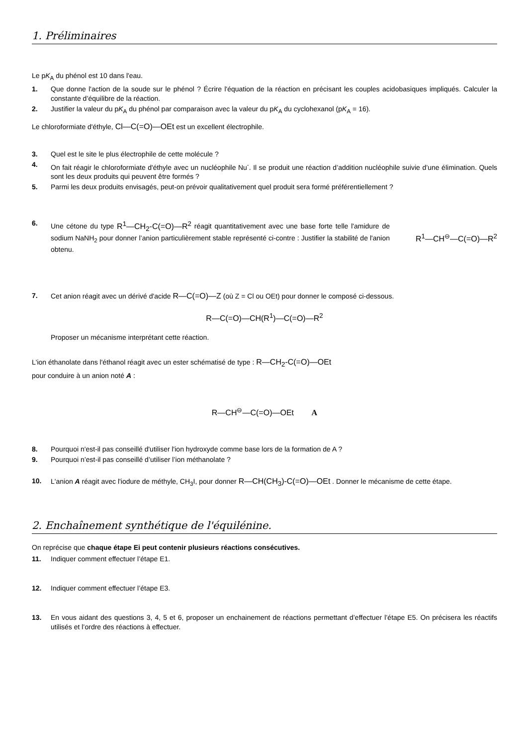1. Préliminaires
Le pK<sub>A</sub> du phénol est 10 dans l'eau.
1. Que donne l'action de la soude sur le phénol ? Écrire l'équation de la réaction en précisant les couples acidobasiques impliqués. Calculer la constante d’équilibre de la réaction.
2. Justifier la valeur du pK<sub>A</sub> du phénol par comparaison avec la valeur du pK<sub>A</sub> du cyclohexanol (pK<sub>A</sub> = 16).
Le chloroformiate d'éthyle, Cl—C(=O)—OEt est un excellent électrophile.
3. Quel est le site le plus électrophile de cette molécule ?
4. On fait réagir le chloroformiate d'éthyle avec un nucléophile Nu<sup>-</sup>. Il se produit une réaction d’addition nucléophile suivie d’une élimination. Quels sont les deux produits qui peuvent être formés ?
5. Parmi les deux produits envisagés, peut-on prévoir qualitativement quel produit sera formé préférentiellement ?
6. Une cétone du type R<sup>1</sup>—CH<sub>2</sub>-C(=O)—R<sup>2</sup> réagit quantitativement avec une base forte telle l'amidure de sodium NaNH<sub>2</sub> pour donner l’anion particulièrement stable représenté ci-contre : Justifier la stabilité de l'anion obtenu.
R<sup>1</sup>—CH<sup>⊖</sup>—C(=O)—R<sup>2</sup>
7. Cet anion réagit avec un dérivé d'acide R—C(=O)—Z (où Z = Cl ou OEt) pour donner le composé ci-dessous.
R—C(=O)—CH(R<sup>1</sup>)—C(=O)—R<sup>2</sup>
Proposer un mécanisme interprétant cette réaction.
L'ion éthanolate dans l'éthanol réagit avec un ester schématisé de type : R—CH<sub>2</sub>-C(=O)—OEt
pour conduire à un anion noté A :
R—CH<sup>⊖</sup>—C(=O)—OEt A
8. Pourquoi n'est-il pas conseillé d'utiliser l'ion hydroxyde comme base lors de la formation de A ?
9. Pourquoi n’est-il pas conseillé d’utiliser l’ion méthanolate ?
10. L'anion A réagit avec l'iodure de méthyle, CH<sub>3</sub>I, pour donner R—CH(CH<sub>3</sub>)-C(=O)—OEt . Donner le mécanisme de cette étape.
2. Enchaînement synthétique de l'équilénine.
On reprécise que chaque étape Ei peut contenir plusieurs réactions consécutives.
11. Indiquer comment effectuer l’étape E1.
12. Indiquer comment effectuer l’étape E3.
13. En vous aidant des questions 3, 4, 5 et 6, proposer un enchainement de réactions permettant d’effectuer l’étape E5. On précisera les réactifs utilisés et l’ordre des réactions à effectuer.